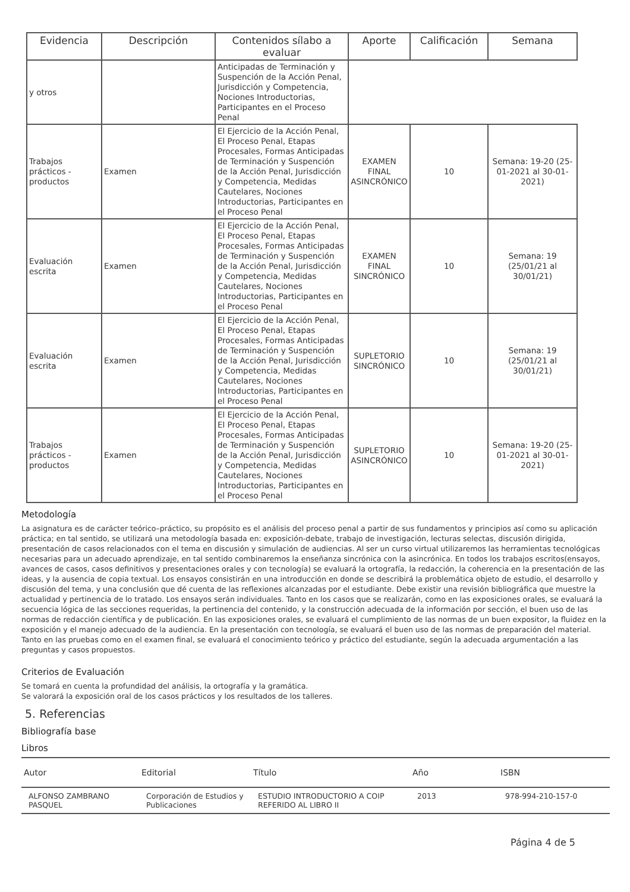| Evidencia | Descripción | Contenidos sílabo a evaluar | Aporte | Calificación | Semana |
| --- | --- | --- | --- | --- | --- |
| y otros | | Anticipadas de Terminación y Suspención de la Acción Penal, Jurisdicción y Competencia, Nociones Introductorias, Participantes en el Proceso Penal | | | |
| Trabajos prácticos - productos | Examen | El Ejercicio de la Acción Penal, El Proceso Penal, Etapas Procesales, Formas Anticipadas de Terminación y Suspención de la Acción Penal, Jurisdicción y Competencia, Medidas Cautelares, Nociones Introductorias, Participantes en el Proceso Penal | EXAMEN FINAL ASINCRÓNICO | 10 | Semana: 19-20 (25-01-2021 al 30-01-2021) |
| Evaluación escrita | Examen | El Ejercicio de la Acción Penal, El Proceso Penal, Etapas Procesales, Formas Anticipadas de Terminación y Suspención de la Acción Penal, Jurisdicción y Competencia, Medidas Cautelares, Nociones Introductorias, Participantes en el Proceso Penal | EXAMEN FINAL SINCRÓNICO | 10 | Semana: 19 (25/01/21 al 30/01/21) |
| Evaluación escrita | Examen | El Ejercicio de la Acción Penal, El Proceso Penal, Etapas Procesales, Formas Anticipadas de Terminación y Suspención de la Acción Penal, Jurisdicción y Competencia, Medidas Cautelares, Nociones Introductorias, Participantes en el Proceso Penal | SUPLETORIO SINCRÓNICO | 10 | Semana: 19 (25/01/21 al 30/01/21) |
| Trabajos prácticos - productos | Examen | El Ejercicio de la Acción Penal, El Proceso Penal, Etapas Procesales, Formas Anticipadas de Terminación y Suspención de la Acción Penal, Jurisdicción y Competencia, Medidas Cautelares, Nociones Introductorias, Participantes en el Proceso Penal | SUPLETORIO ASINCRÓNICO | 10 | Semana: 19-20 (25-01-2021 al 30-01-2021) |
Metodología
La asignatura es de carácter teórico–práctico, su propósito es el análisis del proceso penal a partir de sus fundamentos y principios así como su aplicación práctica; en tal sentido, se utilizará una metodología basada en: exposición-debate, trabajo de investigación, lecturas selectas, discusión dirigida, presentación de casos relacionados con el tema en discusión y simulación de audiencias. Al ser un curso virtual utilizaremos las herramientas tecnológicas necesarias para un adecuado aprendizaje, en tal sentido combinaremos la enseñanza sincrónica con la asincrónica. En todos los trabajos escritos(ensayos, avances de casos, casos definitivos y presentaciones orales y con tecnología) se evaluará la ortografía, la redacción, la coherencia en la presentación de las ideas, y la ausencia de copia textual. Los ensayos consistirán en una introducción en donde se describirá la problemática objeto de estudio, el desarrollo y discusión del tema, y una conclusión que dé cuenta de las reflexiones alcanzadas por el estudiante. Debe existir una revisión bibliográfica que muestre la actualidad y pertinencia de lo tratado. Los ensayos serán individuales. Tanto en los casos que se realizarán, como en las exposiciones orales, se evaluará la secuencia lógica de las secciones requeridas, la pertinencia del contenido, y la construcción adecuada de la información por sección, el buen uso de las normas de redacción científica y de publicación. En las exposiciones orales, se evaluará el cumplimiento de las normas de un buen expositor, la fluidez en la exposición y el manejo adecuado de la audiencia. En la presentación con tecnología, se evaluará el buen uso de las normas de preparación del material. Tanto en las pruebas como en el examen final, se evaluará el conocimiento teórico y práctico del estudiante, según la adecuada argumentación a las preguntas y casos propuestos.
Criterios de Evaluación
Se tomará en cuenta la profundidad del análisis, la ortografía y la gramática.
Se valorará la exposición oral de los casos prácticos y los resultados de los talleres.
5. Referencias
Bibliografía base
Libros
| Autor | Editorial | Título | Año | ISBN |
| --- | --- | --- | --- | --- |
| ALFONSO ZAMBRANO PASQUEL | Corporación de Estudios y Publicaciones | ESTUDIO INTRODUCTORIO A COIP REFERIDO AL LIBRO II | 2013 | 978-994-210-157-0 |
Página 4 de 5